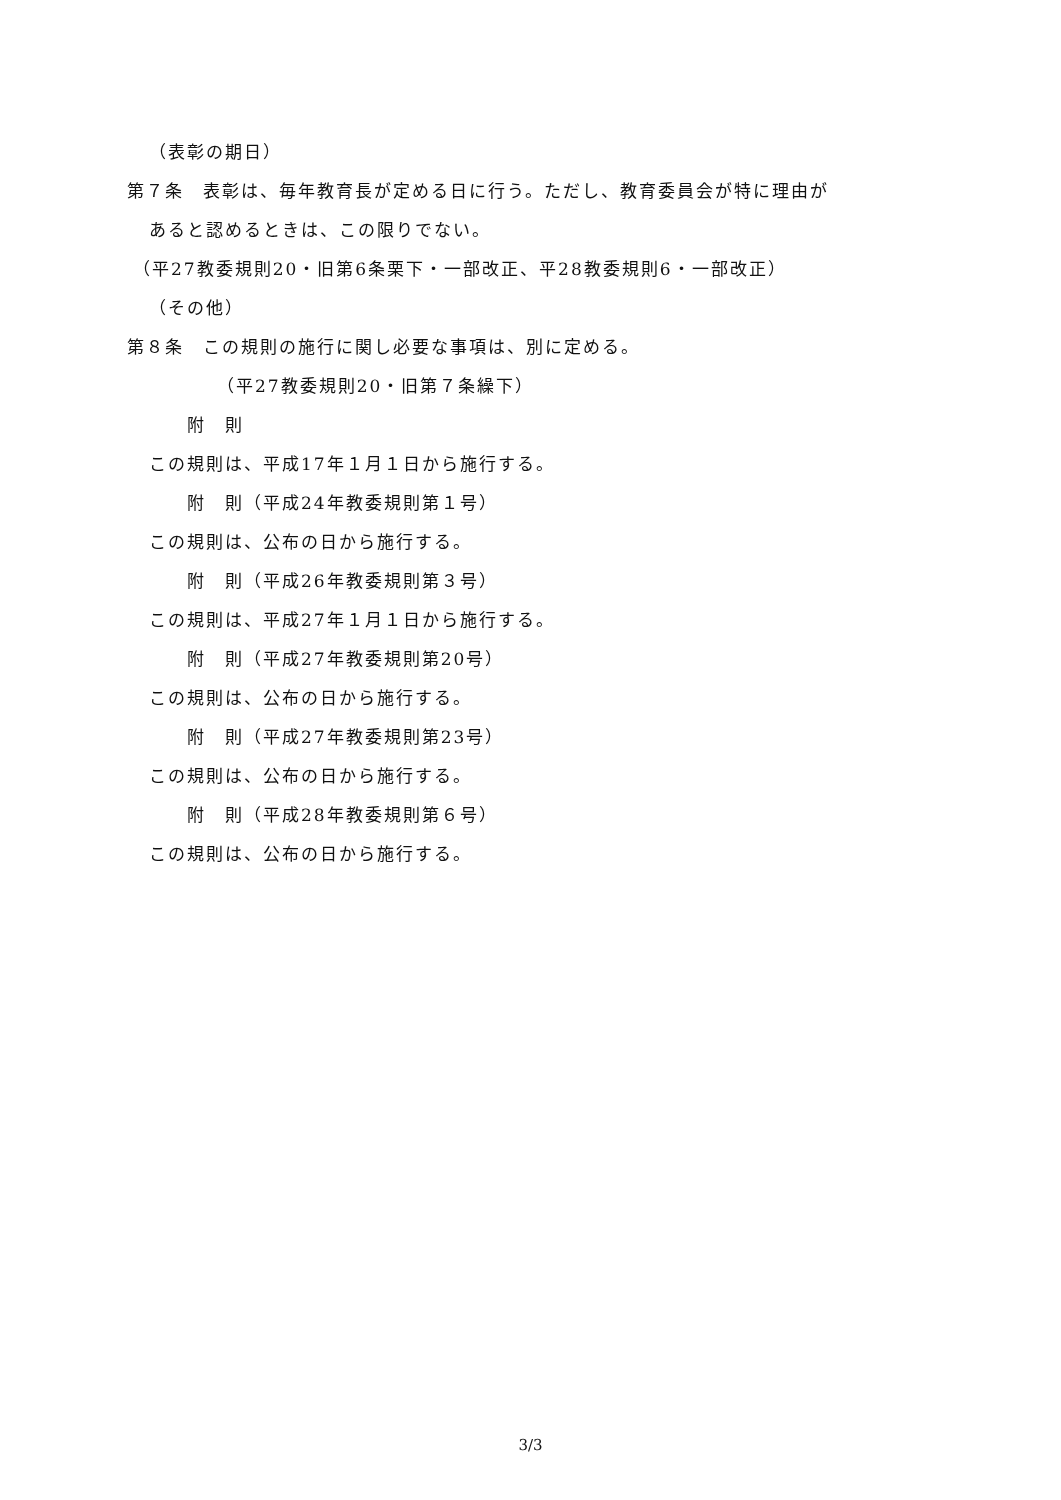（表彰の期日）
第７条　表彰は、毎年教育長が定める日に行う。ただし、教育委員会が特に理由が
あると認めるときは、この限りでない。
（平27教委規則20・旧第6条栗下・一部改正、平28教委規則6・一部改正）
（その他）
第８条　この規則の施行に関し必要な事項は、別に定める。
（平27教委規則20・旧第７条繰下）
附　則
この規則は、平成17年１月１日から施行する。
附　則（平成24年教委規則第１号）
この規則は、公布の日から施行する。
附　則（平成26年教委規則第３号）
この規則は、平成27年１月１日から施行する。
附　則（平成27年教委規則第20号）
この規則は、公布の日から施行する。
附　則（平成27年教委規則第23号）
この規則は、公布の日から施行する。
附　則（平成28年教委規則第６号）
この規則は、公布の日から施行する。
3/3